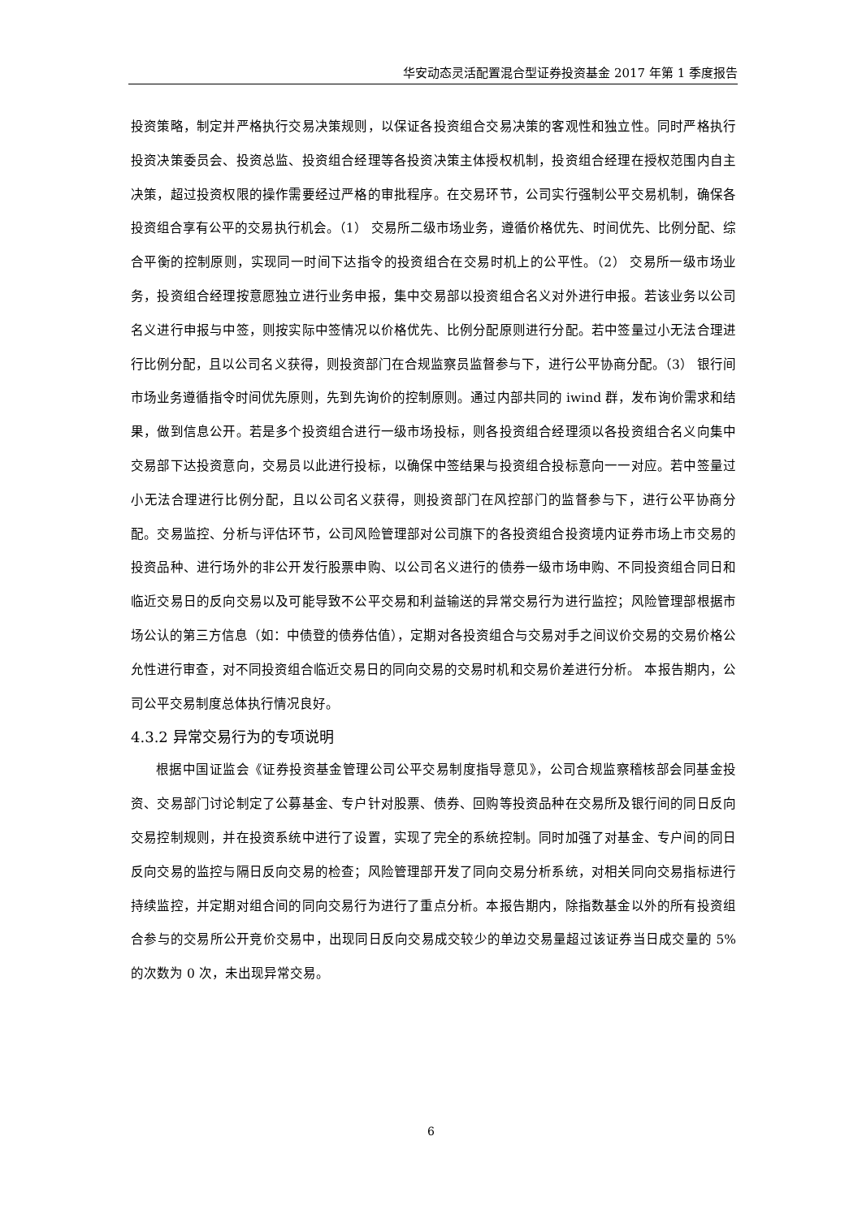华安动态灵活配置混合型证券投资基金 2017 年第 1 季度报告
投资策略，制定并严格执行交易决策规则，以保证各投资组合交易决策的客观性和独立性。同时严格执行投资决策委员会、投资总监、投资组合经理等各投资决策主体授权机制，投资组合经理在授权范围内自主决策，超过投资权限的操作需要经过严格的审批程序。在交易环节，公司实行强制公平交易机制，确保各投资组合享有公平的交易执行机会。（1） 交易所二级市场业务，遵循价格优先、时间优先、比例分配、综合平衡的控制原则，实现同一时间下达指令的投资组合在交易时机上的公平性。（2） 交易所一级市场业务，投资组合经理按意愿独立进行业务申报，集中交易部以投资组合名义对外进行申报。若该业务以公司名义进行申报与中签，则按实际中签情况以价格优先、比例分配原则进行分配。若中签量过小无法合理进行比例分配，且以公司名义获得，则投资部门在合规监察员监督参与下，进行公平协商分配。（3） 银行间市场业务遵循指令时间优先原则，先到先询价的控制原则。通过内部共同的 iwind 群，发布询价需求和结果，做到信息公开。若是多个投资组合进行一级市场投标，则各投资组合经理须以各投资组合名义向集中交易部下达投资意向，交易员以此进行投标，以确保中签结果与投资组合投标意向一一对应。若中签量过小无法合理进行比例分配，且以公司名义获得，则投资部门在风控部门的监督参与下，进行公平协商分配。交易监控、分析与评估环节，公司风险管理部对公司旗下的各投资组合投资境内证券市场上市交易的投资品种、进行场外的非公开发行股票申购、以公司名义进行的债券一级市场申购、不同投资组合同日和临近交易日的反向交易以及可能导致不公平交易和利益输送的异常交易行为进行监控；风险管理部根据市场公认的第三方信息（如：中债登的债券估值），定期对各投资组合与交易对手之间议价交易的交易价格公允性进行审查，对不同投资组合临近交易日的同向交易的交易时机和交易价差进行分析。 本报告期内，公司公平交易制度总体执行情况良好。
4.3.2 异常交易行为的专项说明
根据中国证监会《证券投资基金管理公司公平交易制度指导意见》，公司合规监察稽核部会同基金投资、交易部门讨论制定了公募基金、专户针对股票、债券、回购等投资品种在交易所及银行间的同日反向交易控制规则，并在投资系统中进行了设置，实现了完全的系统控制。同时加强了对基金、专户间的同日反向交易的监控与隔日反向交易的检查；风险管理部开发了同向交易分析系统，对相关同向交易指标进行持续监控，并定期对组合间的同向交易行为进行了重点分析。本报告期内，除指数基金以外的所有投资组合参与的交易所公开竞价交易中，出现同日反向交易成交较少的单边交易量超过该证券当日成交量的 5%的次数为 0 次，未出现异常交易。
6